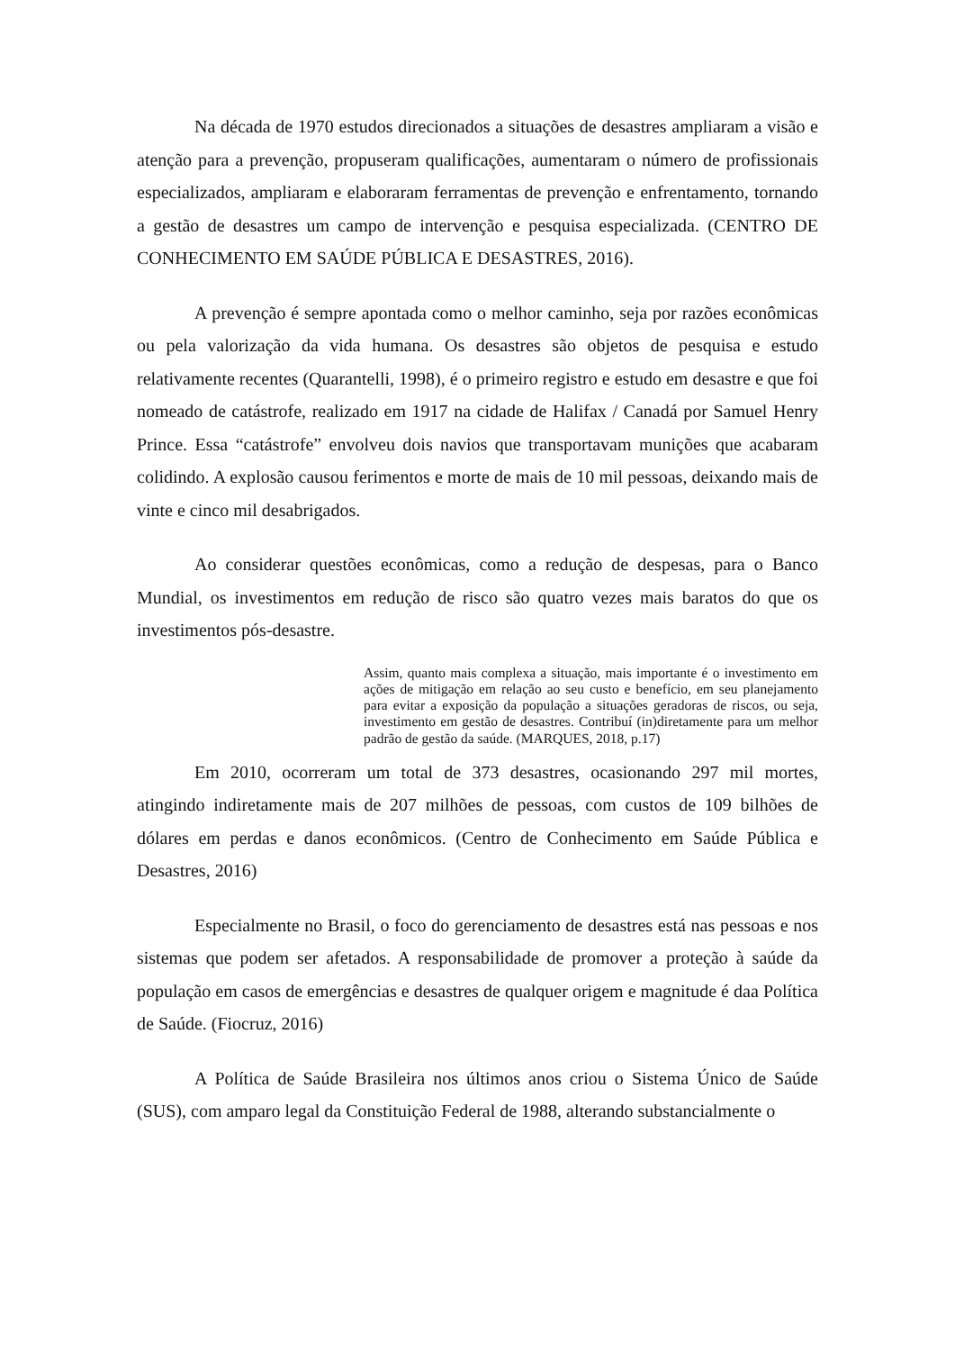Na década de 1970 estudos direcionados a situações de desastres ampliaram a visão e atenção para a prevenção, propuseram qualificações, aumentaram o número de profissionais especializados, ampliaram e elaboraram ferramentas de prevenção e enfrentamento, tornando a gestão de desastres um campo de intervenção e pesquisa especializada. (CENTRO DE CONHECIMENTO EM SAÚDE PÚBLICA E DESASTRES, 2016).
A prevenção é sempre apontada como o melhor caminho, seja por razões econômicas ou pela valorização da vida humana. Os desastres são objetos de pesquisa e estudo relativamente recentes (Quarantelli, 1998), é o primeiro registro e estudo em desastre e que foi nomeado de catástrofe, realizado em 1917 na cidade de Halifax / Canadá por Samuel Henry Prince. Essa “catástrofe” envolveu dois navios que transportavam munições que acabaram colidindo. A explosão causou ferimentos e morte de mais de 10 mil pessoas, deixando mais de vinte e cinco mil desabrigados.
Ao considerar questões econômicas, como a redução de despesas, para o Banco Mundial, os investimentos em redução de risco são quatro vezes mais baratos do que os investimentos pós-desastre.
Assim, quanto mais complexa a situação, mais importante é o investimento em ações de mitigação em relação ao seu custo e benefício, em seu planejamento para evitar a exposição da população a situações geradoras de riscos, ou seja, investimento em gestão de desastres. Contribuí (in)diretamente para um melhor padrão de gestão da saúde. (MARQUES, 2018, p.17)
Em 2010, ocorreram um total de 373 desastres, ocasionando 297 mil mortes, atingindo indiretamente mais de 207 milhões de pessoas, com custos de 109 bilhões de dólares em perdas e danos econômicos. (Centro de Conhecimento em Saúde Pública e Desastres, 2016)
Especialmente no Brasil, o foco do gerenciamento de desastres está nas pessoas e nos sistemas que podem ser afetados. A responsabilidade de promover a proteção à saúde da população em casos de emergências e desastres de qualquer origem e magnitude é daa Política de Saúde. (Fiocruz, 2016)
A Política de Saúde Brasileira nos últimos anos criou o Sistema Único de Saúde (SUS), com amparo legal da Constituição Federal de 1988, alterando substancialmente o